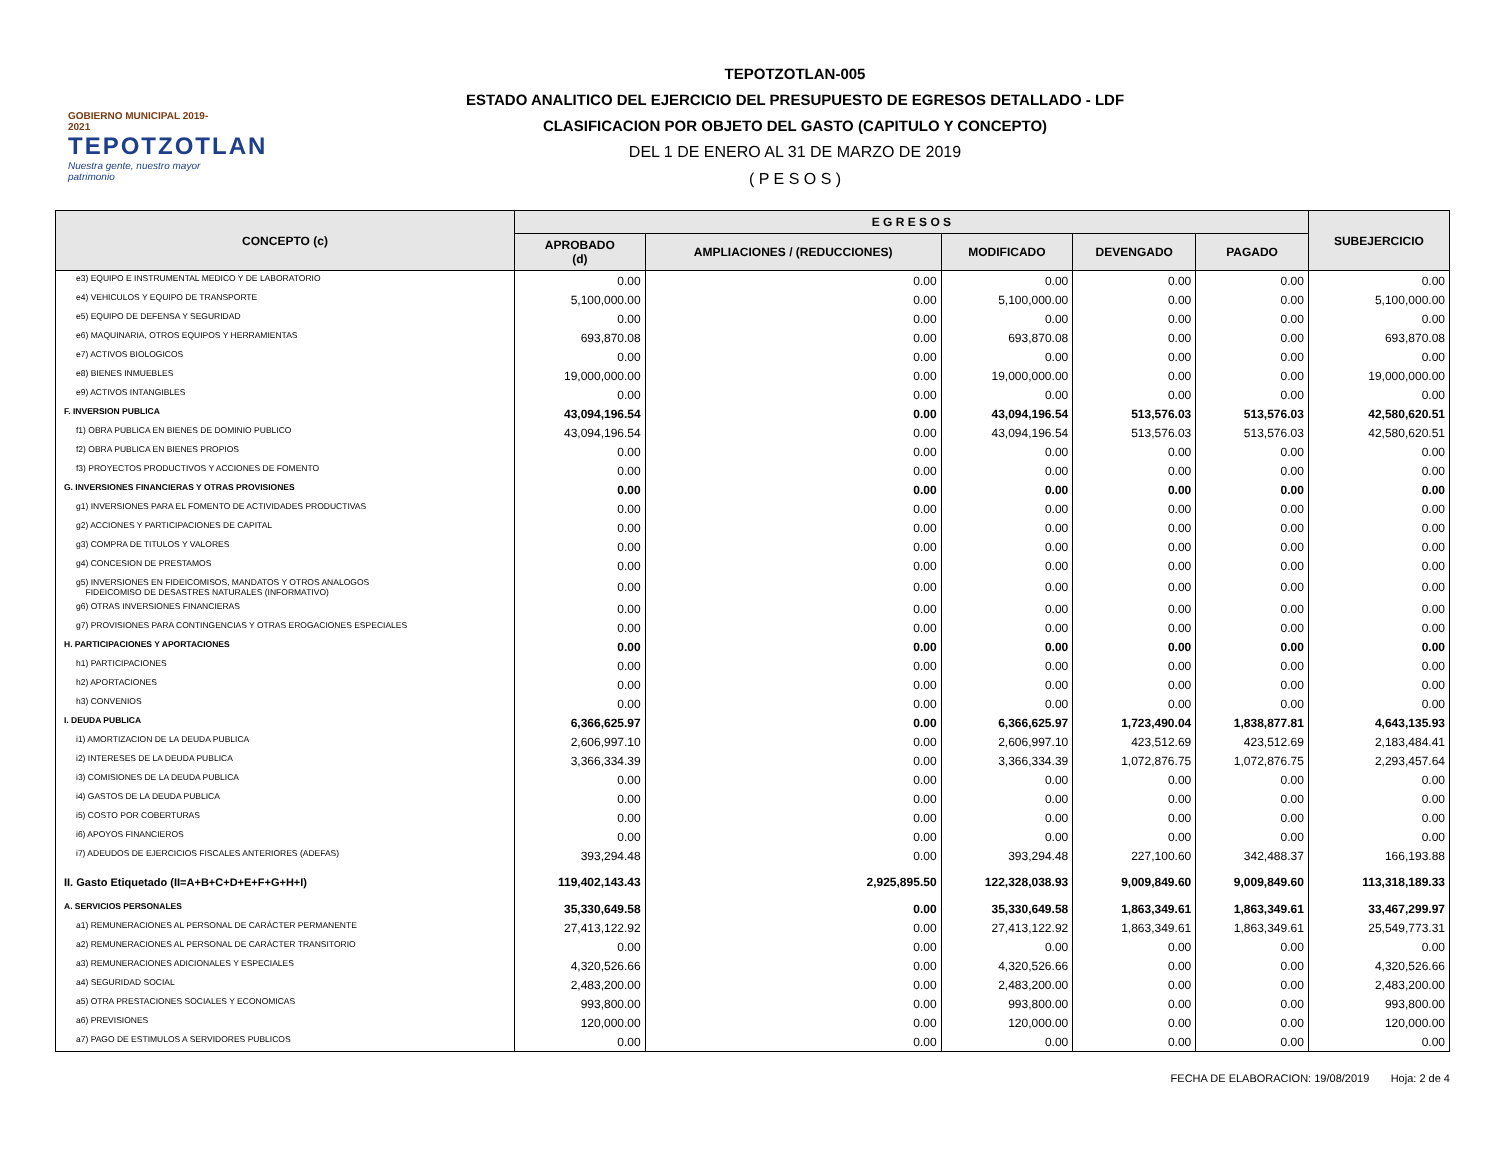GOBIERNO MUNICIPAL 2019-2021
TEPOTZOTLAN
Nuestra gente, nuestro mayor patrimonio
TEPOTZOTLAN-005
ESTADO ANALITICO DEL EJERCICIO DEL PRESUPUESTO DE EGRESOS DETALLADO - LDF
CLASIFICACION POR OBJETO DEL GASTO (CAPITULO Y CONCEPTO)
DEL 1 DE ENERO AL 31 DE MARZO DE 2019
( P E S O S )
| CONCEPTO (c) | E G R E S O S | | | | | SUBEJERCICIO |
| --- | --- | --- | --- | --- | --- | --- |
| | APROBADO (d) | AMPLIACIONES / (REDUCCIONES) | MODIFICADO | DEVENGADO | PAGADO | |
| e3) EQUIPO E INSTRUMENTAL MEDICO Y DE LABORATORIO | 0.00 | 0.00 | 0.00 | 0.00 | 0.00 | 0.00 |
| e4) VEHICULOS Y EQUIPO DE TRANSPORTE | 5,100,000.00 | 0.00 | 5,100,000.00 | 0.00 | 0.00 | 5,100,000.00 |
| e5) EQUIPO DE DEFENSA Y SEGURIDAD | 0.00 | 0.00 | 0.00 | 0.00 | 0.00 | 0.00 |
| e6) MAQUINARIA, OTROS EQUIPOS Y HERRAMIENTAS | 693,870.08 | 0.00 | 693,870.08 | 0.00 | 0.00 | 693,870.08 |
| e7) ACTIVOS BIOLOGICOS | 0.00 | 0.00 | 0.00 | 0.00 | 0.00 | 0.00 |
| e8) BIENES INMUEBLES | 19,000,000.00 | 0.00 | 19,000,000.00 | 0.00 | 0.00 | 19,000,000.00 |
| e9) ACTIVOS INTANGIBLES | 0.00 | 0.00 | 0.00 | 0.00 | 0.00 | 0.00 |
| F. INVERSION PUBLICA | 43,094,196.54 | 0.00 | 43,094,196.54 | 513,576.03 | 513,576.03 | 42,580,620.51 |
| f1) OBRA PUBLICA EN BIENES DE DOMINIO PUBLICO | 43,094,196.54 | 0.00 | 43,094,196.54 | 513,576.03 | 513,576.03 | 42,580,620.51 |
| f2) OBRA PUBLICA EN BIENES PROPIOS | 0.00 | 0.00 | 0.00 | 0.00 | 0.00 | 0.00 |
| f3) PROYECTOS PRODUCTIVOS Y ACCIONES DE FOMENTO | 0.00 | 0.00 | 0.00 | 0.00 | 0.00 | 0.00 |
| G. INVERSIONES FINANCIERAS Y OTRAS PROVISIONES | 0.00 | 0.00 | 0.00 | 0.00 | 0.00 | 0.00 |
| g1) INVERSIONES PARA EL FOMENTO DE ACTIVIDADES PRODUCTIVAS | 0.00 | 0.00 | 0.00 | 0.00 | 0.00 | 0.00 |
| g2) ACCIONES Y PARTICIPACIONES DE CAPITAL | 0.00 | 0.00 | 0.00 | 0.00 | 0.00 | 0.00 |
| g3) COMPRA DE TITULOS Y VALORES | 0.00 | 0.00 | 0.00 | 0.00 | 0.00 | 0.00 |
| g4) CONCESION DE PRESTAMOS | 0.00 | 0.00 | 0.00 | 0.00 | 0.00 | 0.00 |
| g5) INVERSIONES EN FIDEICOMISOS, MANDATOS Y OTROS ANALOGOS FIDEICOMISO DE DESASTRES NATURALES (INFORMATIVO) | 0.00 | 0.00 | 0.00 | 0.00 | 0.00 | 0.00 |
| g6) OTRAS INVERSIONES FINANCIERAS | 0.00 | 0.00 | 0.00 | 0.00 | 0.00 | 0.00 |
| g7) PROVISIONES PARA CONTINGENCIAS Y OTRAS EROGACIONES ESPECIALES | 0.00 | 0.00 | 0.00 | 0.00 | 0.00 | 0.00 |
| H. PARTICIPACIONES Y APORTACIONES | 0.00 | 0.00 | 0.00 | 0.00 | 0.00 | 0.00 |
| h1) PARTICIPACIONES | 0.00 | 0.00 | 0.00 | 0.00 | 0.00 | 0.00 |
| h2) APORTACIONES | 0.00 | 0.00 | 0.00 | 0.00 | 0.00 | 0.00 |
| h3) CONVENIOS | 0.00 | 0.00 | 0.00 | 0.00 | 0.00 | 0.00 |
| I. DEUDA PUBLICA | 6,366,625.97 | 0.00 | 6,366,625.97 | 1,723,490.04 | 1,838,877.81 | 4,643,135.93 |
| i1) AMORTIZACION DE LA DEUDA PUBLICA | 2,606,997.10 | 0.00 | 2,606,997.10 | 423,512.69 | 423,512.69 | 2,183,484.41 |
| i2) INTERESES DE LA DEUDA PUBLICA | 3,366,334.39 | 0.00 | 3,366,334.39 | 1,072,876.75 | 1,072,876.75 | 2,293,457.64 |
| i3) COMISIONES DE LA DEUDA PUBLICA | 0.00 | 0.00 | 0.00 | 0.00 | 0.00 | 0.00 |
| i4) GASTOS DE LA DEUDA PUBLICA | 0.00 | 0.00 | 0.00 | 0.00 | 0.00 | 0.00 |
| i5) COSTO POR COBERTURAS | 0.00 | 0.00 | 0.00 | 0.00 | 0.00 | 0.00 |
| i6) APOYOS FINANCIEROS | 0.00 | 0.00 | 0.00 | 0.00 | 0.00 | 0.00 |
| i7) ADEUDOS DE EJERCICIOS FISCALES ANTERIORES (ADEFAS) | 393,294.48 | 0.00 | 393,294.48 | 227,100.60 | 342,488.37 | 166,193.88 |
| II. Gasto Etiquetado (II=A+B+C+D+E+F+G+H+I) | 119,402,143.43 | 2,925,895.50 | 122,328,038.93 | 9,009,849.60 | 9,009,849.60 | 113,318,189.33 |
| A. SERVICIOS PERSONALES | 35,330,649.58 | 0.00 | 35,330,649.58 | 1,863,349.61 | 1,863,349.61 | 33,467,299.97 |
| a1) REMUNERACIONES AL PERSONAL DE CARÁCTER PERMANENTE | 27,413,122.92 | 0.00 | 27,413,122.92 | 1,863,349.61 | 1,863,349.61 | 25,549,773.31 |
| a2) REMUNERACIONES AL PERSONAL DE CARÁCTER TRANSITORIO | 0.00 | 0.00 | 0.00 | 0.00 | 0.00 | 0.00 |
| a3) REMUNERACIONES ADICIONALES Y ESPECIALES | 4,320,526.66 | 0.00 | 4,320,526.66 | 0.00 | 0.00 | 4,320,526.66 |
| a4) SEGURIDAD SOCIAL | 2,483,200.00 | 0.00 | 2,483,200.00 | 0.00 | 0.00 | 2,483,200.00 |
| a5) OTRA PRESTACIONES SOCIALES Y ECONOMICAS | 993,800.00 | 0.00 | 993,800.00 | 0.00 | 0.00 | 993,800.00 |
| a6) PREVISIONES | 120,000.00 | 0.00 | 120,000.00 | 0.00 | 0.00 | 120,000.00 |
| a7) PAGO DE ESTIMULOS A SERVIDORES PUBLICOS | 0.00 | 0.00 | 0.00 | 0.00 | 0.00 | 0.00 |
FECHA DE ELABORACION: 19/08/2019 Hoja: 2 de 4